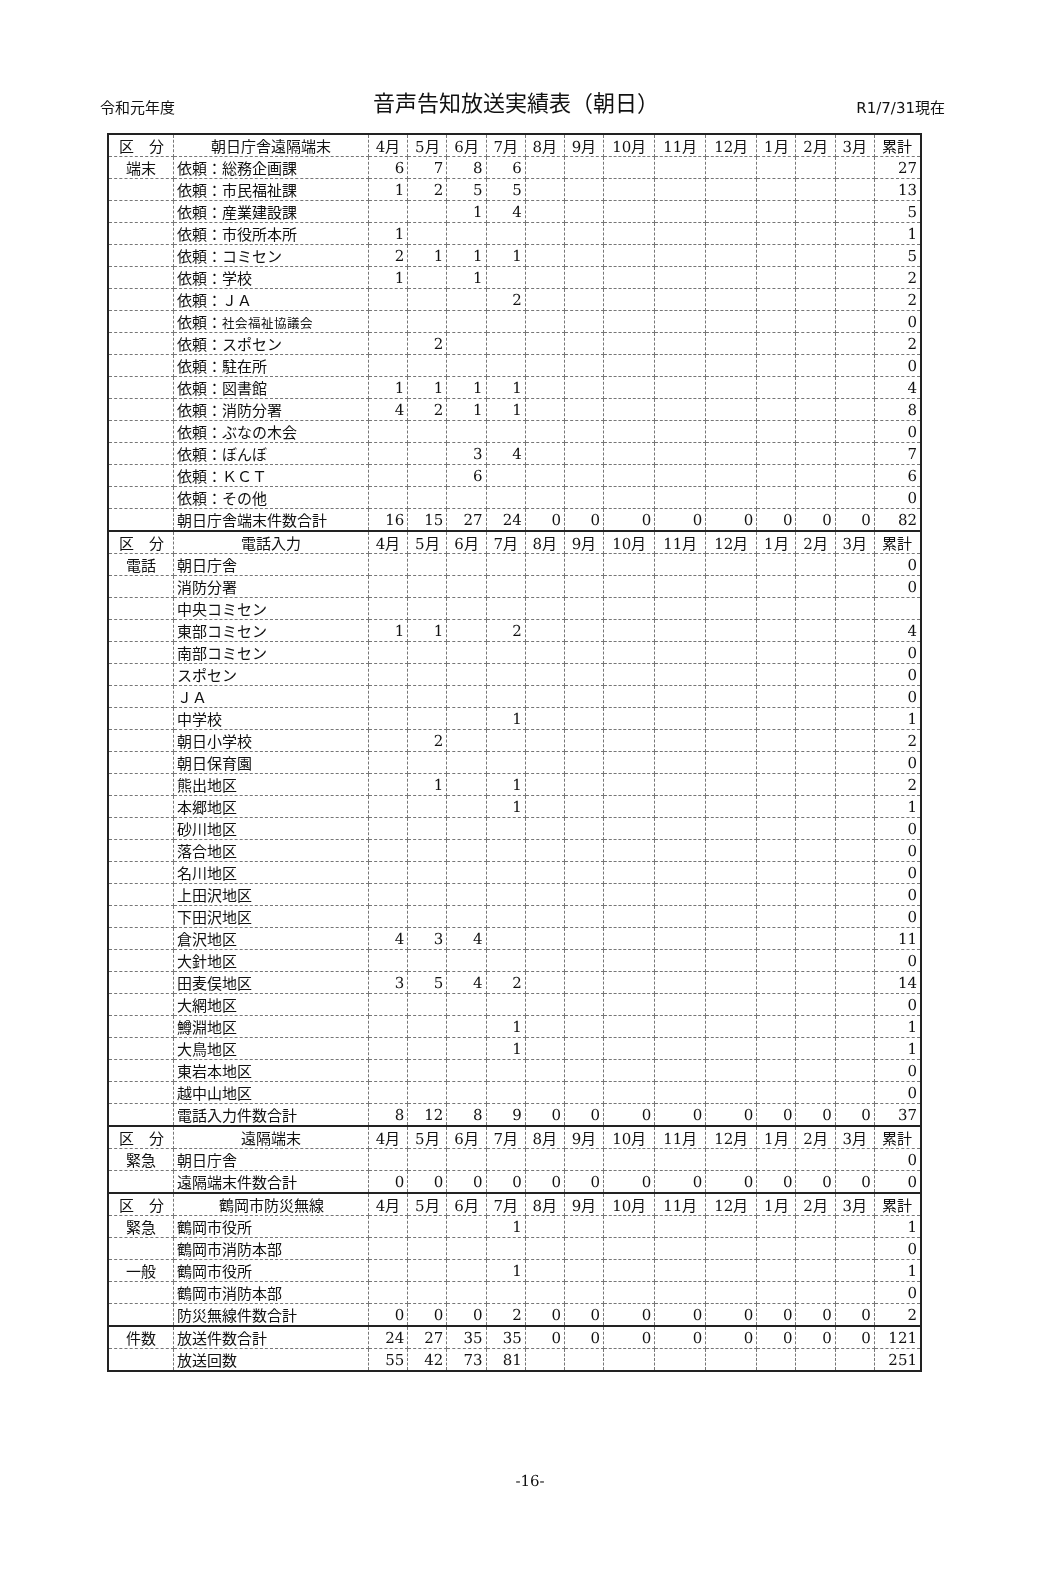令和元年度 音声告知放送実績表（朝日） R1/7/31現在
| 区 分 | 朝日庁舎遠隔端末 | 4月 | 5月 | 6月 | 7月 | 8月 | 9月 | 10月 | 11月 | 12月 | 1月 | 2月 | 3月 | 累計 |
| --- | --- | --- | --- | --- | --- | --- | --- | --- | --- | --- | --- | --- | --- | --- |
| 端末 | 依頼：総務企画課 | 6 | 7 | 8 | 6 | | | | | | | | | 27 |
| | 依頼：市民福祉課 | 1 | 2 | 5 | 5 | | | | | | | | | 13 |
| | 依頼：産業建設課 | | | 1 | 4 | | | | | | | | | 5 |
| | 依頼：市役所本所 | 1 | | | | | | | | | | | | 1 |
| | 依頼：コミセン | 2 | 1 | 1 | 1 | | | | | | | | | 5 |
| | 依頼：学校 | 1 | | 1 | | | | | | | | | | 2 |
| | 依頼：ＪＡ | | | | 2 | | | | | | | | | 2 |
| | 依頼： 社会福祉協議会 | | | | | | | | | | | | | 0 |
| | 依頼：スポセン | | 2 | | | | | | | | | | | 2 |
| | 依頼：駐在所 | | | | | | | | | | | | | 0 |
| | 依頼：図書館 | 1 | 1 | 1 | 1 | | | | | | | | | 4 |
| | 依頼：消防分署 | 4 | 2 | 1 | 1 | | | | | | | | | 8 |
| | 依頼：ぶなの木会 | | | | | | | | | | | | | 0 |
| | 依頼：ぼんぼ | | | 3 | 4 | | | | | | | | | 7 |
| | 依頼：ＫＣＴ | | | 6 | | | | | | | | | | 6 |
| | 依頼：その他 | | | | | | | | | | | | | 0 |
| | 朝日庁舎端末件数合計 | 16 | 15 | 27 | 24 | 0 | 0 | 0 | 0 | 0 | 0 | 0 | 0 | 82 |
| 区 分 | 電話入力 | 4月 | 5月 | 6月 | 7月 | 8月 | 9月 | 10月 | 11月 | 12月 | 1月 | 2月 | 3月 | 累計 |
| 電話 | 朝日庁舎 | | | | | | | | | | | | | 0 |
| | 消防分署 | | | | | | | | | | | | | 0 |
| | 中央コミセン | | | | | | | | | | | | | |
| | 東部コミセン | 1 | 1 | | 2 | | | | | | | | | 4 |
| | 南部コミセン | | | | | | | | | | | | | 0 |
| | スポセン | | | | | | | | | | | | | 0 |
| | ＪＡ | | | | | | | | | | | | | 0 |
| | 中学校 | | | | 1 | | | | | | | | | 1 |
| | 朝日小学校 | | 2 | | | | | | | | | | | 2 |
| | 朝日保育園 | | | | | | | | | | | | | 0 |
| | 熊出地区 | | 1 | | 1 | | | | | | | | | 2 |
| | 本郷地区 | | | | 1 | | | | | | | | | 1 |
| | 砂川地区 | | | | | | | | | | | | | 0 |
| | 落合地区 | | | | | | | | | | | | | 0 |
| | 名川地区 | | | | | | | | | | | | | 0 |
| | 上田沢地区 | | | | | | | | | | | | | 0 |
| | 下田沢地区 | | | | | | | | | | | | | 0 |
| | 倉沢地区 | 4 | 3 | 4 | | | | | | | | | | 11 |
| | 大針地区 | | | | | | | | | | | | | 0 |
| | 田麦俣地区 | 3 | 5 | 4 | 2 | | | | | | | | | 14 |
| | 大網地区 | | | | | | | | | | | | | 0 |
| | 鱒淵地区 | | | | 1 | | | | | | | | | 1 |
| | 大鳥地区 | | | | 1 | | | | | | | | | 1 |
| | 東岩本地区 | | | | | | | | | | | | | 0 |
| | 越中山地区 | | | | | | | | | | | | | 0 |
| | 電話入力件数合計 | 8 | 12 | 8 | 9 | 0 | 0 | 0 | 0 | 0 | 0 | 0 | 0 | 37 |
| 区 分 | 遠隔端末 | 4月 | 5月 | 6月 | 7月 | 8月 | 9月 | 10月 | 11月 | 12月 | 1月 | 2月 | 3月 | 累計 |
| 緊急 | 朝日庁舎 | | | | | | | | | | | | | 0 |
| | 遠隔端末件数合計 | 0 | 0 | 0 | 0 | 0 | 0 | 0 | 0 | 0 | 0 | 0 | 0 | 0 |
| 区 分 | 鶴岡市防災無線 | 4月 | 5月 | 6月 | 7月 | 8月 | 9月 | 10月 | 11月 | 12月 | 1月 | 2月 | 3月 | 累計 |
| 緊急 | 鶴岡市役所 | | | | 1 | | | | | | | | | 1 |
| | 鶴岡市消防本部 | | | | | | | | | | | | | 0 |
| 一般 | 鶴岡市役所 | | | | 1 | | | | | | | | | 1 |
| | 鶴岡市消防本部 | | | | | | | | | | | | | 0 |
| | 防災無線件数合計 | 0 | 0 | 0 | 2 | 0 | 0 | 0 | 0 | 0 | 0 | 0 | 0 | 2 |
| 件数 | 放送件数合計 | 24 | 27 | 35 | 35 | 0 | 0 | 0 | 0 | 0 | 0 | 0 | 0 | 121 |
| | 放送回数 | 55 | 42 | 73 | 81 | | | | | | | | | 251 |
-16-